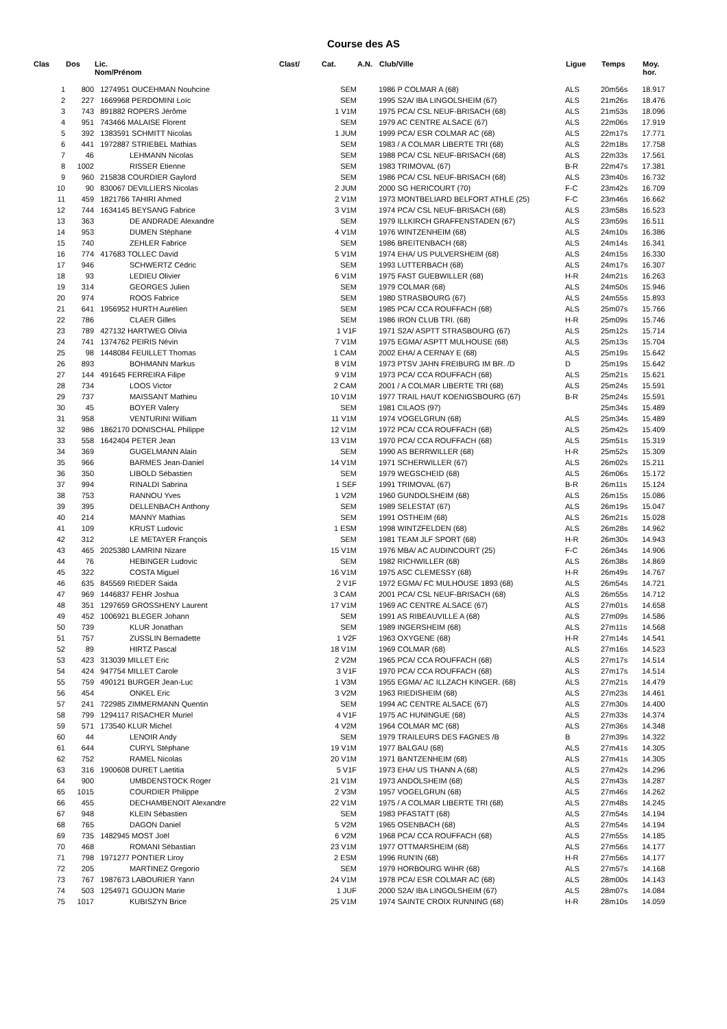Course des AS
| Clas | Dos | Lic. Nom/Prénom | | Clast/ | Cat. | A.N. | Club/Ville | Ligue | Temps | Moy. hor. |
| --- | --- | --- | --- | --- | --- | --- | --- | --- | --- | --- |
| 1 | 800 | 1274951 OUCEHMAN Nouhcine | | | SEM | | 1986 P COLMAR A (68) | ALS | 20m56s | 18.917 |
| 2 | 227 | 1669968 PERDOMINI Loïc | | | SEM | | 1995 S2A/ IBA LINGOLSHEIM (67) | ALS | 21m26s | 18.476 |
| 3 | 743 | 891882 ROPERS Jérôme | | | 1 V1M | | 1975 PCA/ CSL NEUF-BRISACH (68) | ALS | 21m53s | 18.096 |
| 4 | 951 | 743466 MALAISE Florent | | | SEM | | 1979 AC CENTRE ALSACE (67) | ALS | 22m06s | 17.919 |
| 5 | 392 | 1383591 SCHMITT Nicolas | | | 1 JUM | | 1999 PCA/ ESR COLMAR AC (68) | ALS | 22m17s | 17.771 |
| 6 | 441 | 1972887 STRIEBEL Mathias | | | SEM | | 1983 / A COLMAR LIBERTE TRI (68) | ALS | 22m18s | 17.758 |
| 7 | 46 | LEHMANN Nicolas | | | SEM | | 1988 PCA/ CSL NEUF-BRISACH (68) | ALS | 22m33s | 17.561 |
| 8 | 1002 | RISSER Etienne | | | SEM | | 1983 TRIMOVAL (67) | B-R | 22m47s | 17.381 |
| 9 | 960 | 215838 COURDIER Gaylord | | | SEM | | 1986 PCA/ CSL NEUF-BRISACH (68) | ALS | 23m40s | 16.732 |
| 10 | 90 | 830067 DEVILLIERS Nicolas | | | 2 JUM | | 2000 SG HERICOURT (70) | F-C | 23m42s | 16.709 |
| 11 | 459 | 1821766 TAHIRI Ahmed | | | 2 V1M | | 1973 MONTBELIARD BELFORT ATHLE (25) | F-C | 23m46s | 16.662 |
| 12 | 744 | 1634145 BEYSANG Fabrice | | | 3 V1M | | 1974 PCA/ CSL NEUF-BRISACH (68) | ALS | 23m58s | 16.523 |
| 13 | 363 | DE ANDRADE Alexandre | | | SEM | | 1979 ILLKIRCH GRAFFENSTADEN (67) | ALS | 23m59s | 16.511 |
| 14 | 953 | DUMEN Stéphane | | | 4 V1M | | 1976 WINTZENHEIM (68) | ALS | 24m10s | 16.386 |
| 15 | 740 | ZEHLER Fabrice | | | SEM | | 1986 BREITENBACH (68) | ALS | 24m14s | 16.341 |
| 16 | 774 | 417683 TOLLEC David | | | 5 V1M | | 1974 EHA/ US PULVERSHEIM (68) | ALS | 24m15s | 16.330 |
| 17 | 946 | SCHWERTZ Cédric | | | SEM | | 1993 LUTTERBACH (68) | ALS | 24m17s | 16.307 |
| 18 | 93 | LEDIEU Olivier | | | 6 V1M | | 1975 FAST GUEBWILLER (68) | H-R | 24m21s | 16.263 |
| 19 | 314 | GEORGES Julien | | | SEM | | 1979 COLMAR (68) | ALS | 24m50s | 15.946 |
| 20 | 974 | ROOS Fabrice | | | SEM | | 1980 STRASBOURG (67) | ALS | 24m55s | 15.893 |
| 21 | 641 | 1956952 HURTH Aurélien | | | SEM | | 1985 PCA/ CCA ROUFFACH (68) | ALS | 25m07s | 15.766 |
| 22 | 786 | CLAER Gilles | | | SEM | | 1986 IRON CLUB TRI. (68) | H-R | 25m09s | 15.746 |
| 23 | 789 | 427132 HARTWEG Olivia | | | 1 V1F | | 1971 S2A/ ASPTT STRASBOURG (67) | ALS | 25m12s | 15.714 |
| 24 | 741 | 1374762 PEIRIS Névin | | | 7 V1M | | 1975 EGMA/ ASPTT MULHOUSE (68) | ALS | 25m13s | 15.704 |
| 25 | 98 | 1448084 FEUILLET Thomas | | | 1 CAM | | 2002 EHA/ A CERNAY E (68) | ALS | 25m19s | 15.642 |
| 26 | 893 | BOHMANN Markus | | | 8 V1M | | 1973 PTSV JAHN FREIBURG IM BR. /D | D | 25m19s | 15.642 |
| 27 | 144 | 491645 FERREIRA Filipe | | | 9 V1M | | 1973 PCA/ CCA ROUFFACH (68) | ALS | 25m21s | 15.621 |
| 28 | 734 | LOOS Victor | | | 2 CAM | | 2001 / A COLMAR LIBERTE TRI (68) | ALS | 25m24s | 15.591 |
| 29 | 737 | MAISSANT Mathieu | | | 10 V1M | | 1977 TRAIL HAUT KOENIGSBOURG (67) | B-R | 25m24s | 15.591 |
| 30 | 45 | BOYER Valery | | | SEM | | 1981 CILAOS (97) | | 25m34s | 15.489 |
| 31 | 958 | VENTURINI William | | | 11 V1M | | 1974 VOGELGRUN (68) | ALS | 25m34s | 15.489 |
| 32 | 986 | 1862170 DONISCHAL Philippe | | | 12 V1M | | 1972 PCA/ CCA ROUFFACH (68) | ALS | 25m42s | 15.409 |
| 33 | 558 | 1642404 PETER Jean | | | 13 V1M | | 1970 PCA/ CCA ROUFFACH (68) | ALS | 25m51s | 15.319 |
| 34 | 369 | GUGELMANN Alain | | | SEM | | 1990 AS BERRWILLER (68) | H-R | 25m52s | 15.309 |
| 35 | 966 | BARMES Jean-Daniel | | | 14 V1M | | 1971 SCHERWILLER (67) | ALS | 26m02s | 15.211 |
| 36 | 350 | LIBOLD Sébastien | | | SEM | | 1979 WEGSCHEID (68) | ALS | 26m06s | 15.172 |
| 37 | 994 | RINALDI Sabrina | | | 1 SEF | | 1991 TRIMOVAL (67) | B-R | 26m11s | 15.124 |
| 38 | 753 | RANNOU Yves | | | 1 V2M | | 1960 GUNDOLSHEIM (68) | ALS | 26m15s | 15.086 |
| 39 | 395 | DELLENBACH Anthony | | | SEM | | 1989 SELESTAT (67) | ALS | 26m19s | 15.047 |
| 40 | 214 | MANNY Mathias | | | SEM | | 1991 OSTHEIM (68) | ALS | 26m21s | 15.028 |
| 41 | 109 | KRUST Ludovic | | | 1 ESM | | 1998 WINTZFELDEN (68) | ALS | 26m28s | 14.962 |
| 42 | 312 | LE METAYER François | | | SEM | | 1981 TEAM JLF SPORT (68) | H-R | 26m30s | 14.943 |
| 43 | 465 | 2025380 LAMRINI Nizare | | | 15 V1M | | 1976 MBA/ AC AUDINCOURT (25) | F-C | 26m34s | 14.906 |
| 44 | 76 | HEBINGER Ludovic | | | SEM | | 1982 RICHWILLER (68) | ALS | 26m38s | 14.869 |
| 45 | 322 | COSTA Miguel | | | 16 V1M | | 1975 ASC CLEMESSY (68) | H-R | 26m49s | 14.767 |
| 46 | 635 | 845569 RIEDER Saida | | | 2 V1F | | 1972 EGMA/ FC MULHOUSE 1893 (68) | ALS | 26m54s | 14.721 |
| 47 | 969 | 1446837 FEHR Joshua | | | 3 CAM | | 2001 PCA/ CSL NEUF-BRISACH (68) | ALS | 26m55s | 14.712 |
| 48 | 351 | 1297659 GROSSHENY Laurent | | | 17 V1M | | 1969 AC CENTRE ALSACE (67) | ALS | 27m01s | 14.658 |
| 49 | 452 | 1006921 BLEGER Johann | | | SEM | | 1991 AS RIBEAUVILLE A (68) | ALS | 27m09s | 14.586 |
| 50 | 739 | KLUR Jonathan | | | SEM | | 1989 INGERSHEIM (68) | ALS | 27m11s | 14.568 |
| 51 | 757 | ZUSSLIN Bernadette | | | 1 V2F | | 1963 OXYGENE (68) | H-R | 27m14s | 14.541 |
| 52 | 89 | HIRTZ Pascal | | | 18 V1M | | 1969 COLMAR (68) | ALS | 27m16s | 14.523 |
| 53 | 423 | 313039 MILLET Eric | | | 2 V2M | | 1965 PCA/ CCA ROUFFACH (68) | ALS | 27m17s | 14.514 |
| 54 | 424 | 947754 MILLET Carole | | | 3 V1F | | 1970 PCA/ CCA ROUFFACH (68) | ALS | 27m17s | 14.514 |
| 55 | 759 | 490121 BURGER Jean-Luc | | | 1 V3M | | 1955 EGMA/ AC ILLZACH KINGER. (68) | ALS | 27m21s | 14.479 |
| 56 | 454 | ONKEL Eric | | | 3 V2M | | 1963 RIEDISHEIM (68) | ALS | 27m23s | 14.461 |
| 57 | 241 | 722985 ZIMMERMANN Quentin | | | SEM | | 1994 AC CENTRE ALSACE (67) | ALS | 27m30s | 14.400 |
| 58 | 799 | 1294117 RISACHER Muriel | | | 4 V1F | | 1975 AC HUNINGUE (68) | ALS | 27m33s | 14.374 |
| 59 | 571 | 173540 KLUR Michel | | | 4 V2M | | 1964 COLMAR MC (68) | ALS | 27m36s | 14.348 |
| 60 | 44 | LENOIR Andy | | | SEM | | 1979 TRAILEURS DES FAGNES /B | B | 27m39s | 14.322 |
| 61 | 644 | CURYL Stéphane | | | 19 V1M | | 1977 BALGAU (68) | ALS | 27m41s | 14.305 |
| 62 | 752 | RAMEL Nicolas | | | 20 V1M | | 1971 BANTZENHEIM (68) | ALS | 27m41s | 14.305 |
| 63 | 316 | 1900608 DURET Laetitia | | | 5 V1F | | 1973 EHA/ US THANN A (68) | ALS | 27m42s | 14.296 |
| 64 | 900 | UMBDENSTOCK Roger | | | 21 V1M | | 1973 ANDOLSHEIM (68) | ALS | 27m43s | 14.287 |
| 65 | 1015 | COURDIER Philippe | | | 2 V3M | | 1957 VOGELGRUN (68) | ALS | 27m46s | 14.262 |
| 66 | 455 | DECHAMBENOIT Alexandre | | | 22 V1M | | 1975 / A COLMAR LIBERTE TRI (68) | ALS | 27m48s | 14.245 |
| 67 | 948 | KLEIN Sébastien | | | SEM | | 1983 PFASTATT (68) | ALS | 27m54s | 14.194 |
| 68 | 765 | DAGON Daniel | | | 5 V2M | | 1965 OSENBACH (68) | ALS | 27m54s | 14.194 |
| 69 | 735 | 1482945 MOST Joël | | | 6 V2M | | 1968 PCA/ CCA ROUFFACH (68) | ALS | 27m55s | 14.185 |
| 70 | 468 | ROMANI Sébastian | | | 23 V1M | | 1977 OTTMARSHEIM (68) | ALS | 27m56s | 14.177 |
| 71 | 798 | 1971277 PONTIER Liroy | | | 2 ESM | | 1996 RUN'IN (68) | H-R | 27m56s | 14.177 |
| 72 | 205 | MARTINEZ Gregorio | | | SEM | | 1979 HORBOURG WIHR (68) | ALS | 27m57s | 14.168 |
| 73 | 767 | 1987673 LABOURIER Yann | | | 24 V1M | | 1978 PCA/ ESR COLMAR AC (68) | ALS | 28m00s | 14.143 |
| 74 | 503 | 1254971 GOUJON Marie | | | 1 JUF | | 2000 S2A/ IBA LINGOLSHEIM (67) | ALS | 28m07s | 14.084 |
| 75 | 1017 | KUBISZYN Brice | | | 25 V1M | | 1974 SAINTE CROIX RUNNING (68) | H-R | 28m10s | 14.059 |